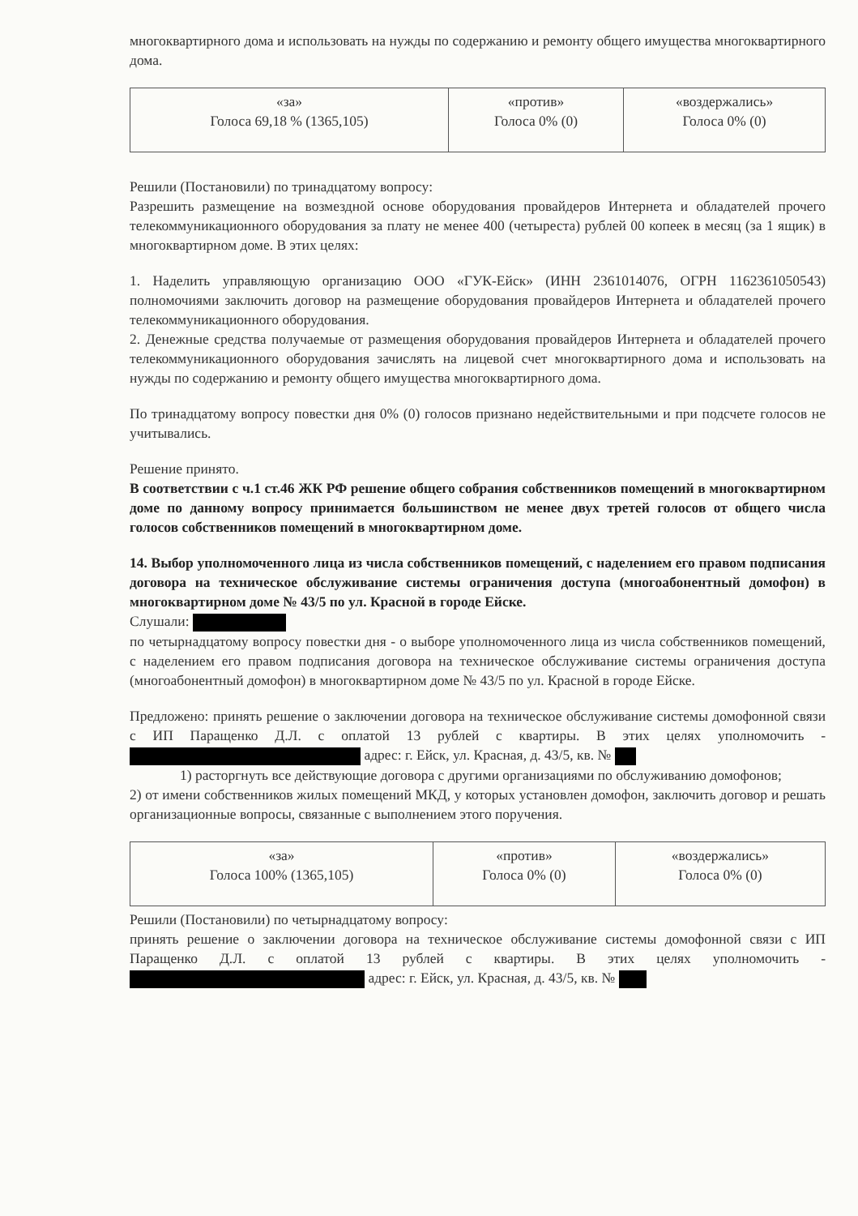многоквартирного дома и использовать на нужды по содержанию и ремонту общего имущества многоквартирного дома.
| «за» Голоса 69,18 % (1365,105) | «против» Голоса 0% (0) | «воздержались» Голоса 0% (0) |
Решили (Постановили) по тринадцатому вопросу:
Разрешить размещение на возмездной основе оборудования провайдеров Интернета и обладателей прочего телекоммуникационного оборудования за плату не менее 400 (четыреста) рублей 00 копеек в месяц (за 1 ящик) в многоквартирном доме. В этих целях:
1. Наделить управляющую организацию ООО «ГУК-Ейск» (ИНН 2361014076, ОГРН 1162361050543) полномочиями заключить договор на размещение оборудования провайдеров Интернета и обладателей прочего телекоммуникационного оборудования.
2. Денежные средства получаемые от размещения оборудования провайдеров Интернета и обладателей прочего телекоммуникационного оборудования зачислять на лицевой счет многоквартирного дома и использовать на нужды по содержанию и ремонту общего имущества многоквартирного дома.
По тринадцатому вопросу повестки дня 0% (0) голосов признано недействительными и при подсчете голосов не учитывались.
Решение принято.
В соответствии с ч.1 ст.46 ЖК РФ решение общего собрания собственников помещений в многоквартирном доме по данному вопросу принимается большинством не менее двух третей голосов от общего числа голосов собственников помещений в многоквартирном доме.
14. Выбор уполномоченного лица из числа собственников помещений, с наделением его правом подписания договора на техническое обслуживание системы ограничения доступа (многоабонентный домофон) в многоквартирном доме № 43/5 по ул. Красной в городе Ейске.
Слушали:
по четырнадцатому вопросу повестки дня - о выборе уполномоченного лица из числа собственников помещений, с наделением его правом подписания договора на техническое обслуживание системы ограничения доступа (многоабонентный домофон) в многоквартирном доме № 43/5 по ул. Красной в городе Ейске.
Предложено: принять решение о заключении договора на техническое обслуживание системы домофонной связи с ИП Паращенко Д.Л. с оплатой 13 рублей с квартиры. В этих целях уполномочить - адрес: г. Ейск, ул. Красная, д. 43/5, кв. №
1) расторгнуть все действующие договора с другими организациями по обслуживанию домофонов;
2) от имени собственников жилых помещений МКД, у которых установлен домофон, заключить договор и решать организационные вопросы, связанные с выполнением этого поручения.
| «за» Голоса 100% (1365,105) | «против» Голоса 0% (0) | «воздержались» Голоса 0% (0) |
Решили (Постановили) по четырнадцатому вопросу:
принять решение о заключении договора на техническое обслуживание системы домофонной связи с ИП Паращенко Д.Л. с оплатой 13 рублей с квартиры. В этих целях уполномочить - адрес: г. Ейск, ул. Красная, д. 43/5, кв. №